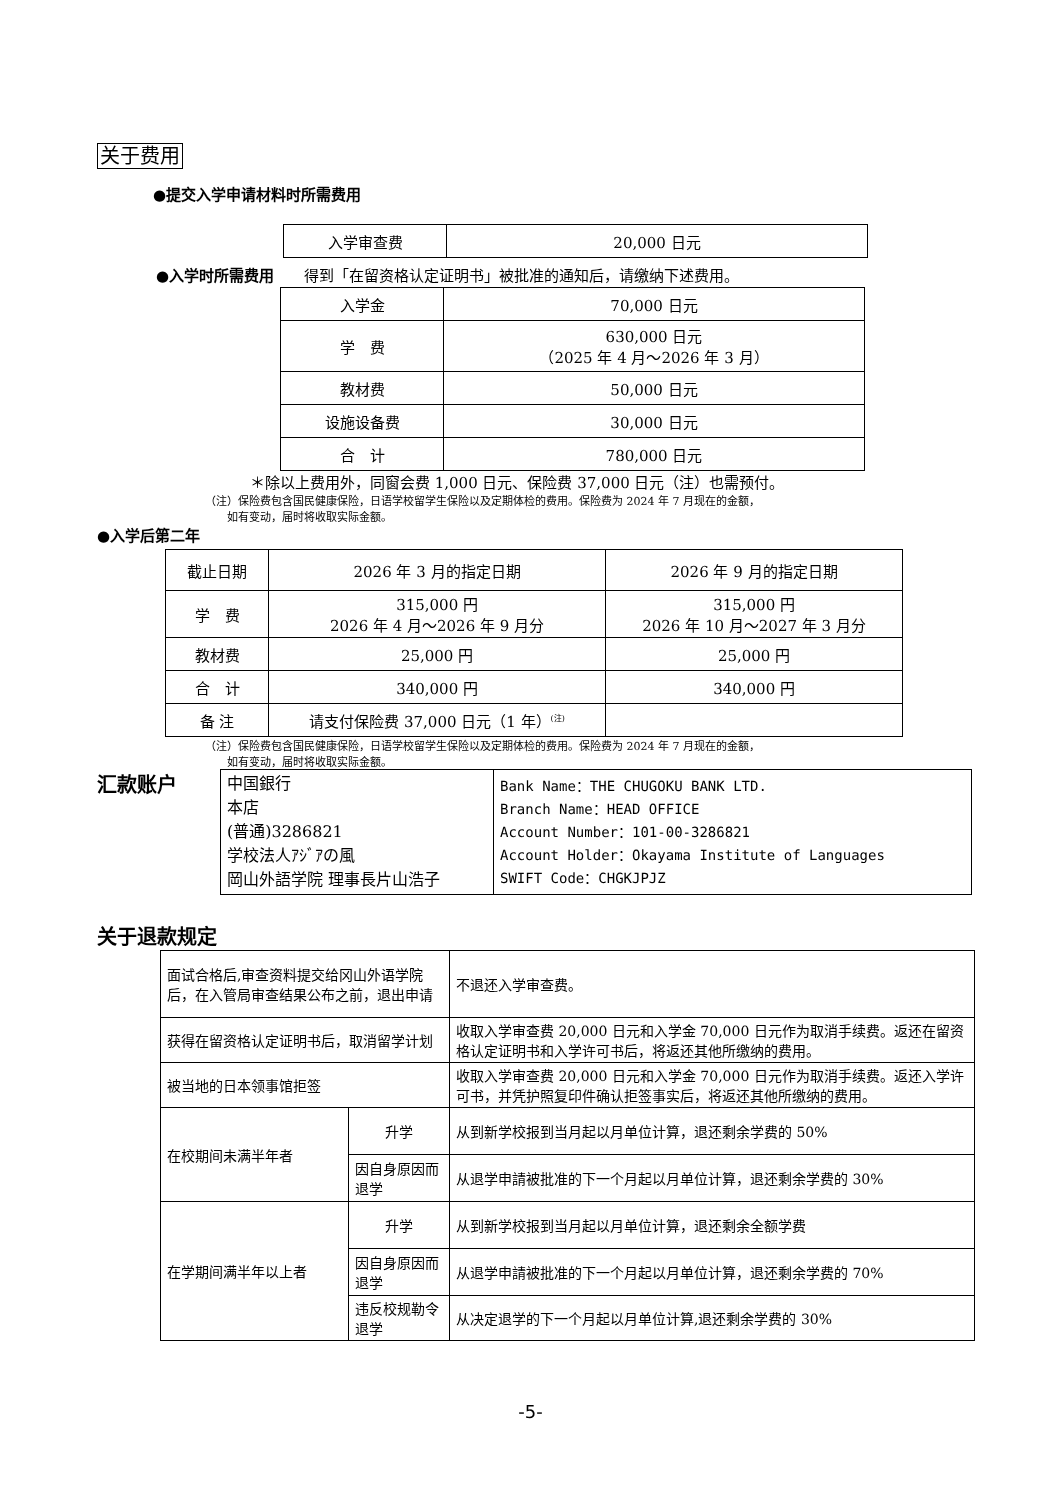关于费用
●提交入学申请材料时所需费用
| 入学审查费 | 20,000 日元 |
●入学时所需费用　　得到「在留资格认定证明书」被批准的通知后，请缴纳下述费用。
| 入学金 | 70,000 日元 |
| 学 费 | 630,000 日元 （2025 年 4 月～2026 年 3 月） |
| 教材费 | 50,000 日元 |
| 设施设备费 | 30,000 日元 |
| 合 计 | 780,000 日元 |
＊除以上费用外，同窗会费 1,000 日元、保险费 37,000 日元（注）也需预付。
（注）保险费包含国民健康保险，日语学校留学生保险以及定期体检的费用。保险费为 2024 年 7 月现在的金额，
　　如有变动，届时将收取实际金额。
●入学后第二年
| 截止日期 | 2026 年 3 月的指定日期 | 2026 年 9 月的指定日期 |
| 学 费 | 315,000 円 2026 年 4 月～2026 年 9 月分 | 315,000 円 2026 年 10 月～2027 年 3 月分 |
| 教材费 | 25,000 円 | 25,000 円 |
| 合 计 | 340,000 円 | 340,000 円 |
| 备 注 | 请支付保险费 37,000 日元（1 年）<sup>(注)</sup> | |
（注）保险费包含国民健康保险，日语学校留学生保险以及定期体检的费用。保险费为 2024 年 7 月现在的金额，
　　如有变动，届时将收取实际金额。
汇款账户
| 中国銀行 本店 (普通)3286821 学校法人ｱｼﾞｱの風 岡山外語学院 理事長片山浩子 | Bank Name：THE CHUGOKU BANK LTD. Branch Name：HEAD OFFICE Account Number：101-00-3286821 Account Holder：Okayama Institute of Languages SWIFT Code：CHGKJPJZ |
关于退款规定
| 面试合格后,审查资料提交给冈山外语学院后，在入管局审查结果公布之前，退出申请 | | 不退还入学审查费。 |
| 获得在留资格认定证明书后，取消留学计划 | | 收取入学审查费 20,000 日元和入学金 70,000 日元作为取消手续费。返还在留资格认定证明书和入学许可书后，将返还其他所缴纳的费用。 |
| 被当地的日本领事馆拒签 | | 收取入学审查费 20,000 日元和入学金 70,000 日元作为取消手续费。返还入学许可书，并凭护照复印件确认拒签事实后，将返还其他所缴纳的费用。 |
| 在校期间未满半年者 | 升学 | 从到新学校报到当月起以月单位计算，退还剩余学费的 50% |
| | 因自身原因而退学 | 从退学申請被批准的下一个月起以月单位计算，退还剩余学费的 30% |
| 在学期间满半年以上者 | 升学 | 从到新学校报到当月起以月单位计算，退还剩余全额学费 |
| | 因自身原因而退学 | 从退学申請被批准的下一个月起以月单位计算，退还剩余学费的 70% |
| | 违反校规勒令退学 | 从决定退学的下一个月起以月单位计算,退还剩余学费的 30% |
-5-